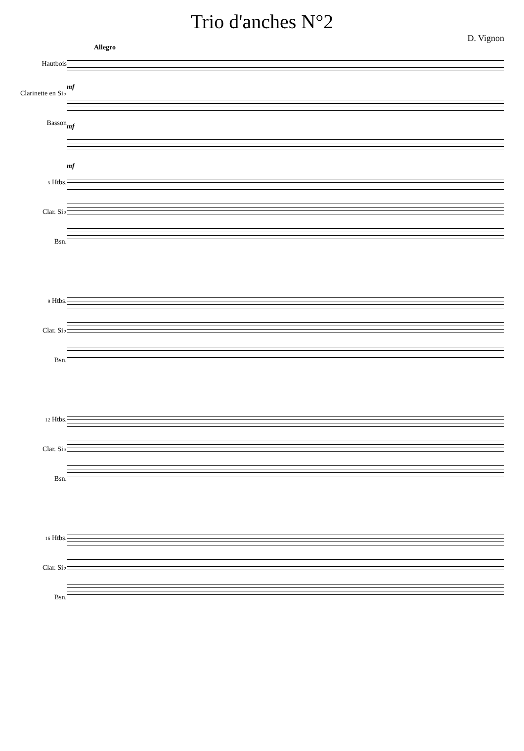Trio d'anches N°2
D. Vignon
Allegro
Hautbois
Clarinette en Si♭
Basson
mf
mf
mf
5 Htbs.
Clar. Si♭
Bsn.
9 Htbs.
Clar. Si♭
Bsn.
12 Htbs.
Clar. Si♭
Bsn.
16 Htbs.
Clar. Si♭
Bsn.